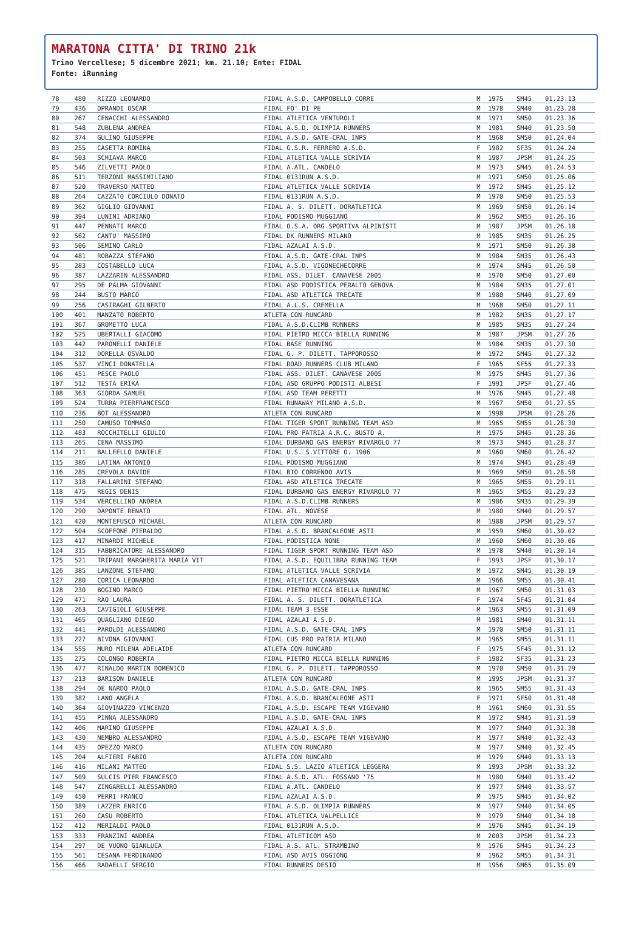MARATONA CITTA' DI TRINO 21k
Trino Vercellese; 5 dicembre 2021; km. 21.10; Ente: FIDAL
Fonte: iRunning
| 78 | 480 | RIZZO LEONARDO | FIDAL A.S.D. CAMPOBELLO CORRE | M | 1975 | SM45 | 01.23.13 |
| 79 | 436 | OPRANDI OSCAR | FIDAL FO' DI PE | M | 1978 | SM40 | 01.23.28 |
| 80 | 267 | CENACCHI ALESSANDRO | FIDAL ATLETICA VENTUROLI | M | 1971 | SM50 | 01.23.36 |
| 81 | 548 | ZUBLENA ANDREA | FIDAL A.S.D. OLIMPIA RUNNERS | M | 1981 | SM40 | 01.23.50 |
| 82 | 374 | GULINO GIUSEPPE | FIDAL A.S.D. GATE-CRAL INPS | M | 1968 | SM50 | 01.24.04 |
| 83 | 255 | CASETTA ROMINA | FIDAL G.S.R. FERRERO A.S.D. | F | 1982 | SF35 | 01.24.24 |
| 84 | 503 | SCHIAVA MARCO | FIDAL ATLETICA VALLE SCRIVIA | M | 1987 | JPSM | 01.24.25 |
| 85 | 546 | ZILVETTI PAOLO | FIDAL A.ATL. CANDELO | M | 1973 | SM45 | 01.24.53 |
| 86 | 511 | TERZONI MASSIMILIANO | FIDAL 0131RUN A.S.D. | M | 1971 | SM50 | 01.25.06 |
| 87 | 520 | TRAVERSO MATTEO | FIDAL ATLETICA VALLE SCRIVIA | M | 1972 | SM45 | 01.25.12 |
| 88 | 264 | CAZZATO CORCIULO DONATO | FIDAL 0131RUN A.S.D. | M | 1970 | SM50 | 01.25.53 |
| 89 | 362 | GIGLIO GIOVANNI | FIDAL A. S. DILETT. DORATLETICA | M | 1969 | SM50 | 01.26.14 |
| 90 | 394 | LUNINI ADRIANO | FIDAL PODISMO MUGGIANO | M | 1962 | SM55 | 01.26.16 |
| 91 | 447 | PENNATI MARCO | FIDAL O.S.A. ORG.SPORTIVA ALPINISTI | M | 1987 | JPSM | 01.26.18 |
| 92 | 562 | CANTU' MASSIMO | FIDAL DK RUNNERS MILANO | M | 1985 | SM35 | 01.26.25 |
| 93 | 506 | SEMINO CARLO | FIDAL AZALAI A.S.D. | M | 1971 | SM50 | 01.26.38 |
| 94 | 481 | ROBAZZA STEFANO | FIDAL A.S.D. GATE-CRAL INPS | M | 1984 | SM35 | 01.26.43 |
| 95 | 283 | COSTABELLO LUCA | FIDAL A.S.D. VIGONECHECORRE | M | 1974 | SM45 | 01.26.50 |
| 96 | 387 | LAZZARIN ALESSANDRO | FIDAL ASS. DILET. CANAVESE 2005 | M | 1970 | SM50 | 01.27.00 |
| 97 | 295 | DE PALMA GIOVANNI | FIDAL ASD PODISTICA PERALTO GENOVA | M | 1984 | SM35 | 01.27.01 |
| 98 | 244 | BUSTO MARCO | FIDAL ASD ATLETICA TRECATE | M | 1980 | SM40 | 01.27.09 |
| 99 | 256 | CASIRAGHI GILBERTO | FIDAL A.L.S. CREMELLA | M | 1968 | SM50 | 01.27.11 |
| 100 | 401 | MANZATO ROBERTO | ATLETA CON RUNCARD | M | 1982 | SM35 | 01.27.17 |
| 101 | 367 | GROMETTO LUCA | FIDAL A.S.D.CLIMB RUNNERS | M | 1985 | SM35 | 01.27.24 |
| 102 | 525 | UBERTALLI GIACOMO | FIDAL PIETRO MICCA BIELLA RUNNING | M | 1987 | JPSM | 01.27.26 |
| 103 | 442 | PARONELLI DANIELE | FIDAL BASE RUNNING | M | 1984 | SM35 | 01.27.30 |
| 104 | 312 | DORELLA OSVALDO | FIDAL G. P. DILETT. TAPPOROSSO | M | 1972 | SM45 | 01.27.32 |
| 105 | 537 | VINCI DONATELLA | FIDAL ROAD RUNNERS CLUB MILANO | F | 1965 | SF55 | 01.27.33 |
| 106 | 451 | PESCE PAOLO | FIDAL ASS. DILET. CANAVESE 2005 | M | 1975 | SM45 | 01.27.36 |
| 107 | 512 | TESTA ERIKA | FIDAL ASD GRUPPO PODISTI ALBESI | F | 1991 | JPSF | 01.27.46 |
| 108 | 363 | GIORDA SAMUEL | FIDAL ASD TEAM PERETTI | M | 1976 | SM45 | 01.27.48 |
| 109 | 524 | TURRA PIERFRANCESCO | FIDAL RUNAWAY MILANO A.S.D. | M | 1967 | SM50 | 01.27.55 |
| 110 | 236 | BOT ALESSANDRO | ATLETA CON RUNCARD | M | 1998 | JPSM | 01.28.26 |
| 111 | 250 | CAMUSO TOMMASO | FIDAL TIGER SPORT RUNNING TEAM ASD | M | 1965 | SM55 | 01.28.30 |
| 112 | 483 | ROCCHITELLI GIULIO | FIDAL PRO PATRIA A.R.C. BUSTO A. | M | 1975 | SM45 | 01.28.36 |
| 113 | 265 | CENA MASSIMO | FIDAL DURBANO GAS ENERGY RIVAROLO 77 | M | 1973 | SM45 | 01.28.37 |
| 114 | 211 | BALLEELLO DANIELE | FIDAL U.S. S.VITTORE O. 1906 | M | 1960 | SM60 | 01.28.42 |
| 115 | 386 | LATINA ANTONIO | FIDAL PODISMO MUGGIANO | M | 1974 | SM45 | 01.28.49 |
| 116 | 285 | CREVOLA DAVIDE | FIDAL BIO CORRENDO AVIS | M | 1969 | SM50 | 01.28.58 |
| 117 | 318 | FALLARINI STEFANO | FIDAL ASD ATLETICA TRECATE | M | 1965 | SM55 | 01.29.11 |
| 118 | 475 | REGIS DENIS | FIDAL DURBANO GAS ENERGY RIVAROLO 77 | M | 1965 | SM55 | 01.29.33 |
| 119 | 534 | VERCELLINO ANDREA | FIDAL A.S.D.CLIMB RUNNERS | M | 1986 | SM35 | 01.29.39 |
| 120 | 290 | DAPONTE RENATO | FIDAL ATL. NOVESE | M | 1980 | SM40 | 01.29.57 |
| 121 | 420 | MONTEFUSCO MICHAEL | ATLETA CON RUNCARD | M | 1988 | JPSM | 01.29.57 |
| 122 | 504 | SCOFFONE PIERALDO | FIDAL A.S.D. BRANCALEONE ASTI | M | 1959 | SM60 | 01.30.02 |
| 123 | 417 | MINARDI MICHELE | FIDAL PODISTICA NONE | M | 1960 | SM60 | 01.30.06 |
| 124 | 315 | FABBRICATORE ALESSANDRO | FIDAL TIGER SPORT RUNNING TEAM ASD | M | 1978 | SM40 | 01.30.14 |
| 125 | 521 | TRIPANI MARGHERITA MARIA VIT | FIDAL A.S.D. EQUILIBRA RUNNING TEAM | F | 1993 | JPSF | 01.30.17 |
| 126 | 385 | LANZONE STEFANO | FIDAL ATLETICA VALLE SCRIVIA | M | 1972 | SM45 | 01.30.19 |
| 127 | 280 | CORICA LEONARDO | FIDAL ATLETICA CANAVESANA | M | 1966 | SM55 | 01.30.41 |
| 128 | 230 | BOGINO MARCO | FIDAL PIETRO MICCA BIELLA RUNNING | M | 1967 | SM50 | 01.31.03 |
| 129 | 471 | RAO LAURA | FIDAL A. S. DILETT. DORATLETICA | F | 1974 | SF45 | 01.31.04 |
| 130 | 263 | CAVIGIOLI GIUSEPPE | FIDAL TEAM 3 ESSE | M | 1963 | SM55 | 01.31.09 |
| 131 | 465 | QUAGLIANO DIEGO | FIDAL AZALAI A.S.D. | M | 1981 | SM40 | 01.31.11 |
| 132 | 441 | PAROLDI ALESSANDRO | FIDAL A.S.D. GATE-CRAL INPS | M | 1970 | SM50 | 01.31.11 |
| 133 | 227 | BIVONA GIOVANNI | FIDAL CUS PRO PATRIA MILANO | M | 1965 | SM55 | 01.31.11 |
| 134 | 555 | MURO MILENA ADELAIDE | ATLETA CON RUNCARD | F | 1975 | SF45 | 01.31.12 |
| 135 | 275 | COLONGO ROBERTA | FIDAL PIETRO MICCA BIELLA RUNNING | F | 1982 | SF35 | 01.31.23 |
| 136 | 477 | RINALDO MARTIN DOMENICO | FIDAL G. P. DILETT. TAPPOROSSO | M | 1970 | SM50 | 01.31.29 |
| 137 | 213 | BARISON DANIELE | ATLETA CON RUNCARD | M | 1995 | JPSM | 01.31.37 |
| 138 | 294 | DE NARDO PAOLO | FIDAL A.S.D. GATE-CRAL INPS | M | 1965 | SM55 | 01.31.43 |
| 139 | 382 | LANO ANGELA | FIDAL A.S.D. BRANCALEONE ASTI | F | 1971 | SF50 | 01.31.48 |
| 140 | 364 | GIOVINAZZO VINCENZO | FIDAL A.S.D. ESCAPE TEAM VIGEVANO | M | 1961 | SM60 | 01.31.55 |
| 141 | 455 | PINNA ALESSANDRO | FIDAL A.S.D. GATE-CRAL INPS | M | 1972 | SM45 | 01.31.59 |
| 142 | 406 | MARINO GIUSEPPE | FIDAL AZALAI A.S.D. | M | 1977 | SM40 | 01.32.38 |
| 143 | 430 | NEMBRO ALESSANDRO | FIDAL A.S.D. ESCAPE TEAM VIGEVANO | M | 1977 | SM40 | 01.32.43 |
| 144 | 435 | OPEZZO MARCO | ATLETA CON RUNCARD | M | 1977 | SM40 | 01.32.45 |
| 145 | 204 | ALFIERI FABIO | ATLETA CON RUNCARD | M | 1979 | SM40 | 01.33.13 |
| 146 | 416 | MILANI MATTEO | FIDAL S.S. LAZIO ATLETICA LEGGERA | M | 1993 | JPSM | 01.33.32 |
| 147 | 509 | SULCIS PIER FRANCESCO | FIDAL A.S.D. ATL. FOSSANO '75 | M | 1980 | SM40 | 01.33.42 |
| 148 | 547 | ZINGARELLI ALESSANDRO | FIDAL A.ATL. CANDELO | M | 1977 | SM40 | 01.33.57 |
| 149 | 450 | PERRI FRANCO | FIDAL AZALAI A.S.D. | M | 1975 | SM45 | 01.34.02 |
| 150 | 389 | LAZZER ENRICO | FIDAL A.S.D. OLIMPIA RUNNERS | M | 1977 | SM40 | 01.34.05 |
| 151 | 260 | CASU ROBERTO | FIDAL ATLETICA VALPELLICE | M | 1979 | SM40 | 01.34.18 |
| 152 | 412 | MERIALDI PAOLO | FIDAL 0131RUN A.S.D. | M | 1976 | SM45 | 01.34.19 |
| 153 | 333 | FRANZINI ANDREA | FIDAL ATLETICOM ASD | M | 2003 | JPSM | 01.34.23 |
| 154 | 297 | DE VUONO GIANLUCA | FIDAL A.S. ATL. STRAMBINO | M | 1976 | SM45 | 01.34.23 |
| 155 | 561 | CESANA FERDINANDO | FIDAL ASD AVIS OGGIONO | M | 1962 | SM55 | 01.34.31 |
| 156 | 466 | RADAELLI SERGIO | FIDAL RUNNERS DESIO | M | 1956 | SM65 | 01.35.09 |